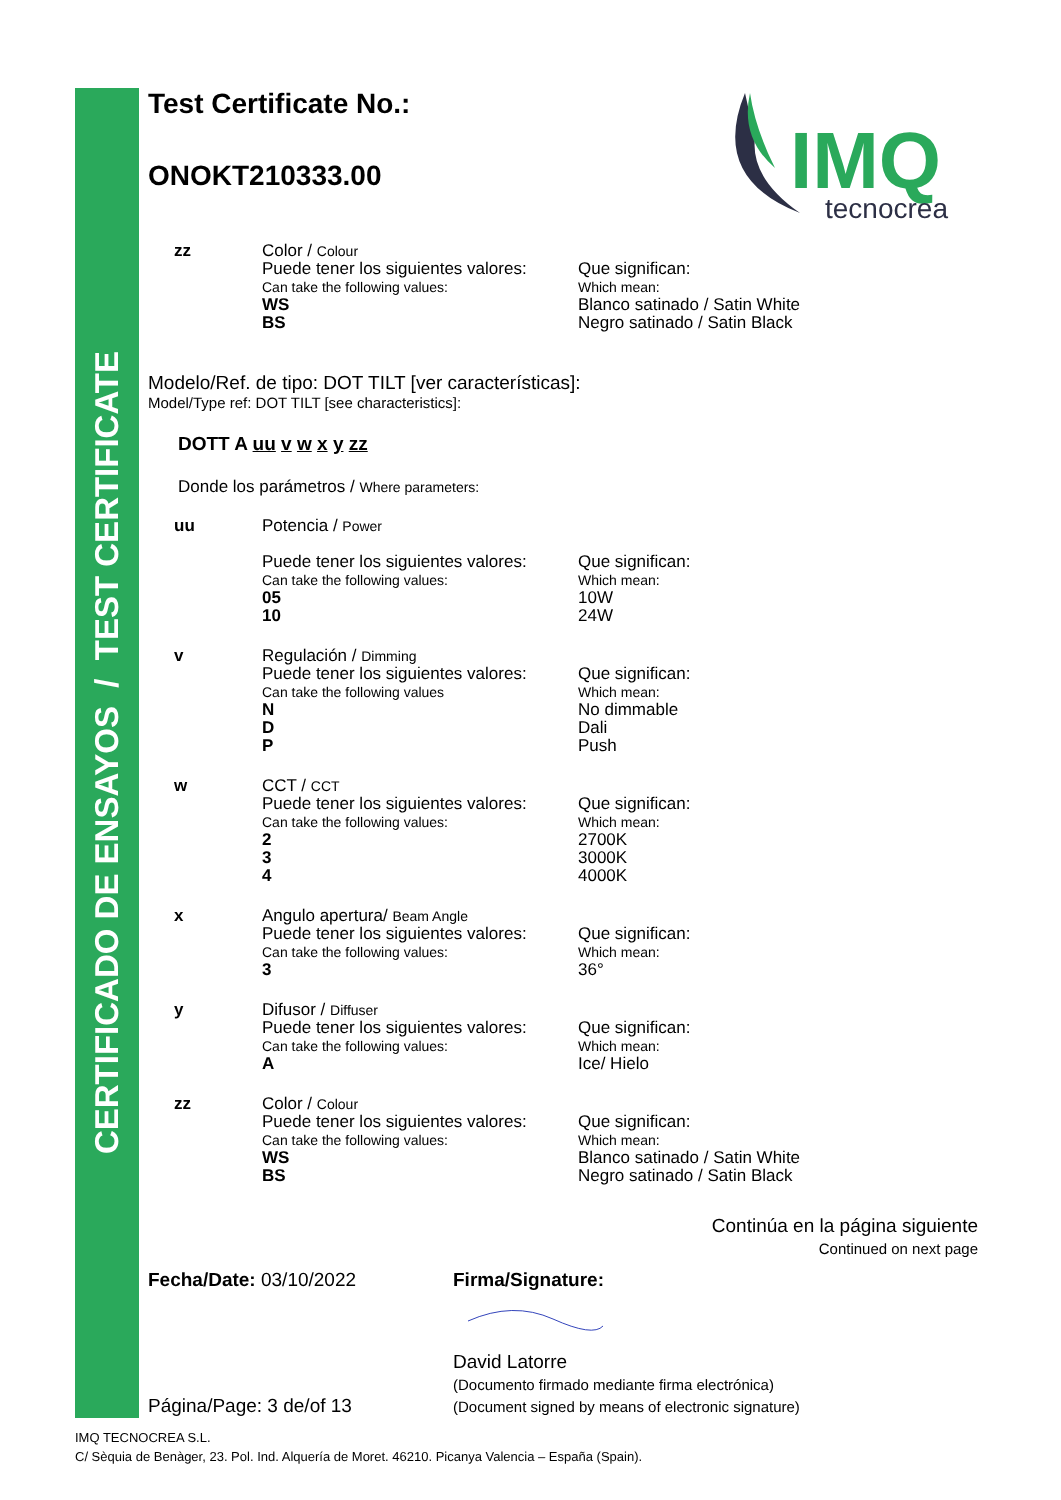CERTIFICADO DE ENSAYOS / TEST CERTIFICATE
IMQ
tecnocrea
Test Certificate No.:
ONOKT210333.00
zz Color / Colour
Puede tener los siguientes valores:
Can take the following values:
WS
BS
Que significan:
Which mean:
Blanco satinado / Satin White
Negro satinado / Satin Black
Modelo/Ref. de tipo: DOT TILT [ver características]:
Model/Type ref: DOT TILT [see characteristics]:
DOTT A uu v w x y zz
Donde los parámetros / Where parameters:
uu Potencia / Power
Puede tener los siguientes valores:
Can take the following values:
05
10
Que significan:
Which mean:
10W
24W
v Regulación / Dimming
Puede tener los siguientes valores:
Can take the following values
N
D
P
Que significan:
Which mean:
No dimmable
Dali
Push
w CCT / CCT
Puede tener los siguientes valores:
Can take the following values:
2
3
4
Que significan:
Which mean:
2700K
3000K
4000K
x Angulo apertura/ Beam Angle
Puede tener los siguientes valores:
Can take the following values:
3
Que significan:
Which mean:
36°
y Difusor / Diffuser
Puede tener los siguientes valores:
Can take the following values:
A
Que significan:
Which mean:
Ice/ Hielo
zz Color / Colour
Puede tener los siguientes valores:
Can take the following values:
WS
BS
Que significan:
Which mean:
Blanco satinado / Satin White
Negro satinado / Satin Black
Continúa en la página siguiente
Continued on next page
Fecha/Date: 03/10/2022
Página/Page: 3 de/of 13
Firma/Signature:
David Latorre
(Documento firmado mediante firma electrónica)
(Document signed by means of electronic signature)
IMQ TECNOCREA S.L.
C/ Sèquia de Benàger, 23. Pol. Ind. Alquería de Moret. 46210. Picanya Valencia – España (Spain).